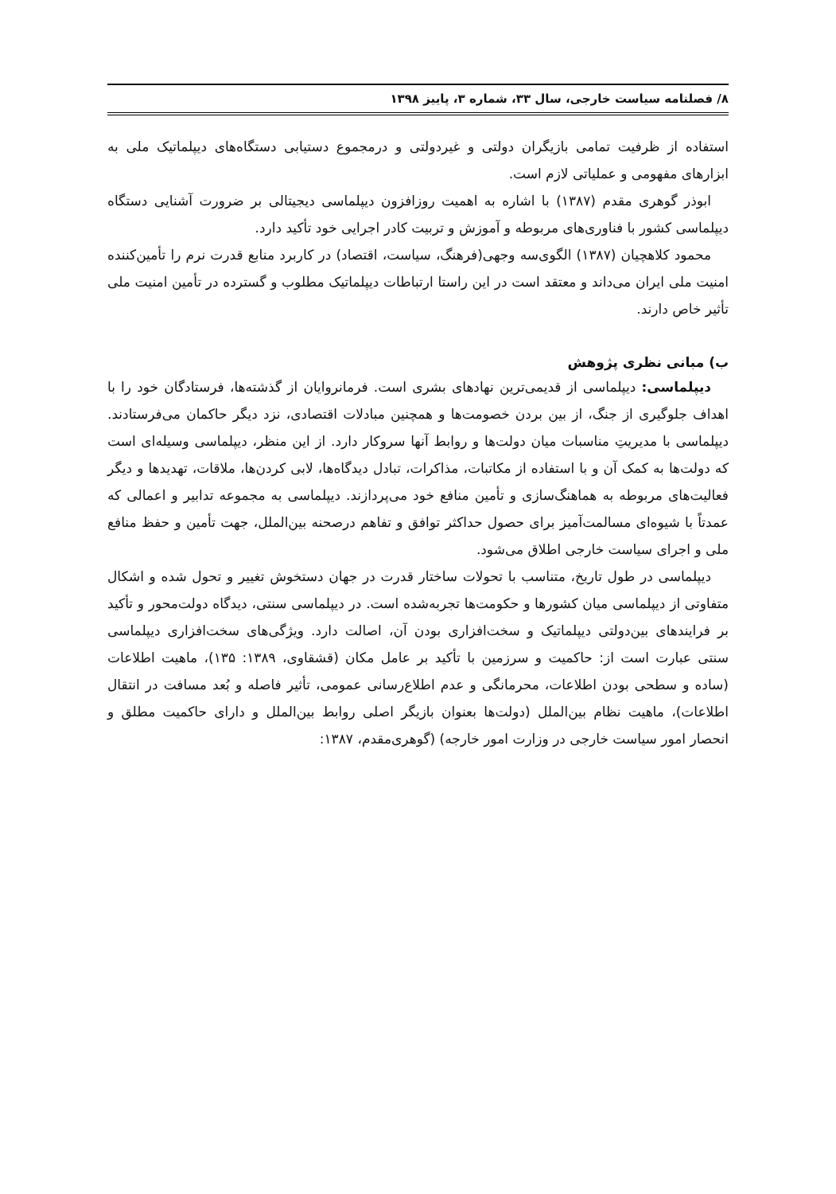۸/ فصلنامه سیاست خارجی، سال ۳۳، شماره ۳، پاییز ۱۳۹۸
استفاده از ظرفیت تمامی بازیگران دولتی و غیردولتی و درمجموع دستیابی دستگاه‌های دیپلماتیک ملی به ابزارهای مفهومی و عملیاتی لازم است.
ابوذر گوهری مقدم (۱۳۸۷) با اشاره به اهمیت روزافزون دیپلماسی دیجیتالی بر ضرورت آشنایی دستگاه دیپلماسی کشور با فناوری‌های مربوطه و آموزش و تربیت کادر اجرایی خود تأکید دارد.
محمود کلاهچیان (۱۳۸۷) الگوی‌سه وجهی(فرهنگ، سیاست، اقتصاد) در کاربرد منابع قدرت نرم را تأمین‌کننده امنیت ملی ایران می‌داند و معتقد است در این راستا ارتباطات دیپلماتیک مطلوب و گسترده در تأمین امنیت ملی تأثیر خاص دارند.
ب) مبانی نظری پژوهش
دیپلماسی: دیپلماسی از قدیمی‌ترین نهادهای بشری است. فرمانروایان از گذشته‌ها، فرستادگان خود را با اهداف جلوگیری از جنگ، از بین بردن خصومت‌ها و همچنین مبادلات اقتصادی، نزد دیگر حاکمان می‌فرستادند. دیپلماسی با مدیریتِ مناسبات میان دولت‌ها و روابط آنها سروکار دارد. از این منظر، دیپلماسی وسیله‌ای است که دولت‌ها به کمک آن و با استفاده از مکاتبات، مذاکرات، تبادل دیدگاه‌ها، لابی کردن‌ها، ملاقات، تهدیدها و دیگر فعالیت‌های مربوطه به هماهنگ‌سازی و تأمین منافع خود می‌پردازند. دیپلماسی به مجموعه تدابیر و اعمالی که عمدتاً با شیوه‌ای مسالمت‌آمیز برای حصول حداکثر توافق و تفاهم درصحنه بین‌الملل، جهت تأمین و حفظ منافع ملی و اجرای سیاست خارجی اطلاق می‌شود.
دیپلماسی در طول تاریخ، متناسب با تحولات ساختار قدرت در جهان دستخوش تغییر و تحول شده و اشکال متفاوتی از دیپلماسی میان کشورها و حکومت‌ها تجربه‌شده است. در دیپلماسی سنتی، دیدگاه دولت‌محور و تأکید بر فرایندهای بین‌دولتی دیپلماتیک و سخت‌افزاری بودن آن، اصالت دارد. ویژگی‌های سخت‌افزاری دیپلماسی سنتی عبارت است از: حاکمیت و سرزمین با تأکید بر عامل مکان (قشقاوی، ۱۳۸۹: ۱۳۵)، ماهیت اطلاعات (ساده و سطحی بودن اطلاعات، محرمانگی و عدم اطلاع‌رسانی عمومی، تأثیر فاصله و بُعد مسافت در انتقال اطلاعات)، ماهیت نظام بین‌الملل (دولت‌ها بعنوان بازیگر اصلی روابط بین‌الملل و دارای حاکمیت مطلق و انحصار امور سیاست خارجی در وزارت امور خارجه) (گوهری‌مقدم، ۱۳۸۷: